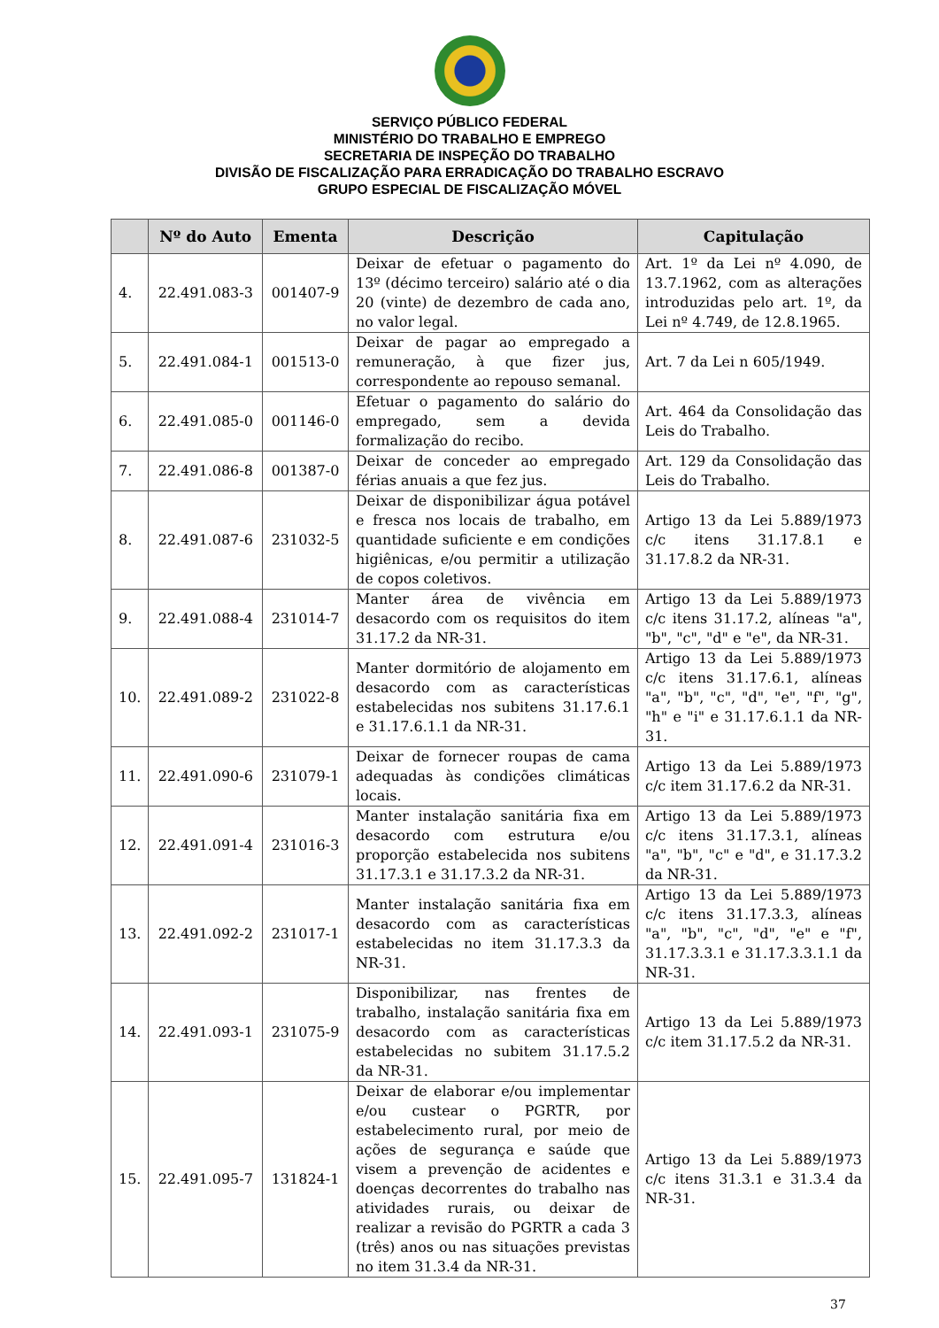SERVIÇO PÚBLICO FEDERAL
MINISTÉRIO DO TRABALHO E EMPREGO
SECRETARIA DE INSPEÇÃO DO TRABALHO
DIVISÃO DE FISCALIZAÇÃO PARA ERRADICAÇÃO DO TRABALHO ESCRAVO
GRUPO ESPECIAL DE FISCALIZAÇÃO MÓVEL
| | Nº do Auto | Ementa | Descrição | Capitulação |
| --- | --- | --- | --- | --- |
| 4. | 22.491.083-3 | 001407-9 | Deixar de efetuar o pagamento do 13º (décimo terceiro) salário até o dia 20 (vinte) de dezembro de cada ano, no valor legal. | Art. 1º da Lei nº 4.090, de 13.7.1962, com as alterações introduzidas pelo art. 1º, da Lei nº 4.749, de 12.8.1965. |
| 5. | 22.491.084-1 | 001513-0 | Deixar de pagar ao empregado a remuneração, à que fizer jus, correspondente ao repouso semanal. | Art. 7 da Lei n 605/1949. |
| 6. | 22.491.085-0 | 001146-0 | Efetuar o pagamento do salário do empregado, sem a devida formalização do recibo. | Art. 464 da Consolidação das Leis do Trabalho. |
| 7. | 22.491.086-8 | 001387-0 | Deixar de conceder ao empregado férias anuais a que fez jus. | Art. 129 da Consolidação das Leis do Trabalho. |
| 8. | 22.491.087-6 | 231032-5 | Deixar de disponibilizar água potável e fresca nos locais de trabalho, em quantidade suficiente e em condições higiênicas, e/ou permitir a utilização de copos coletivos. | Artigo 13 da Lei 5.889/1973 c/c itens 31.17.8.1 e 31.17.8.2 da NR-31. |
| 9. | 22.491.088-4 | 231014-7 | Manter área de vivência em desacordo com os requisitos do item 31.17.2 da NR-31. | Artigo 13 da Lei 5.889/1973 c/c itens 31.17.2, alíneas "a", "b", "c", "d" e "e", da NR-31. |
| 10. | 22.491.089-2 | 231022-8 | Manter dormitório de alojamento em desacordo com as características estabelecidas nos subitens 31.17.6.1 e 31.17.6.1.1 da NR-31. | Artigo 13 da Lei 5.889/1973 c/c itens 31.17.6.1, alíneas "a", "b", "c", "d", "e", "f", "g", "h" e "i" e 31.17.6.1.1 da NR-31. |
| 11. | 22.491.090-6 | 231079-1 | Deixar de fornecer roupas de cama adequadas às condições climáticas locais. | Artigo 13 da Lei 5.889/1973 c/c item 31.17.6.2 da NR-31. |
| 12. | 22.491.091-4 | 231016-3 | Manter instalação sanitária fixa em desacordo com estrutura e/ou proporção estabelecida nos subitens 31.17.3.1 e 31.17.3.2 da NR-31. | Artigo 13 da Lei 5.889/1973 c/c itens 31.17.3.1, alíneas "a", "b", "c" e "d", e 31.17.3.2 da NR-31. |
| 13. | 22.491.092-2 | 231017-1 | Manter instalação sanitária fixa em desacordo com as características estabelecidas no item 31.17.3.3 da NR-31. | Artigo 13 da Lei 5.889/1973 c/c itens 31.17.3.3, alíneas "a", "b", "c", "d", "e" e "f", 31.17.3.3.1 e 31.17.3.3.1.1 da NR-31. |
| 14. | 22.491.093-1 | 231075-9 | Disponibilizar, nas frentes de trabalho, instalação sanitária fixa em desacordo com as características estabelecidas no subitem 31.17.5.2 da NR-31. | Artigo 13 da Lei 5.889/1973 c/c item 31.17.5.2 da NR-31. |
| 15. | 22.491.095-7 | 131824-1 | Deixar de elaborar e/ou implementar e/ou custear o PGRTR, por estabelecimento rural, por meio de ações de segurança e saúde que visem a prevenção de acidentes e doenças decorrentes do trabalho nas atividades rurais, ou deixar de realizar a revisão do PGRTR a cada 3 (três) anos ou nas situações previstas no item 31.3.4 da NR-31. | Artigo 13 da Lei 5.889/1973 c/c itens 31.3.1 e 31.3.4 da NR-31. |
37